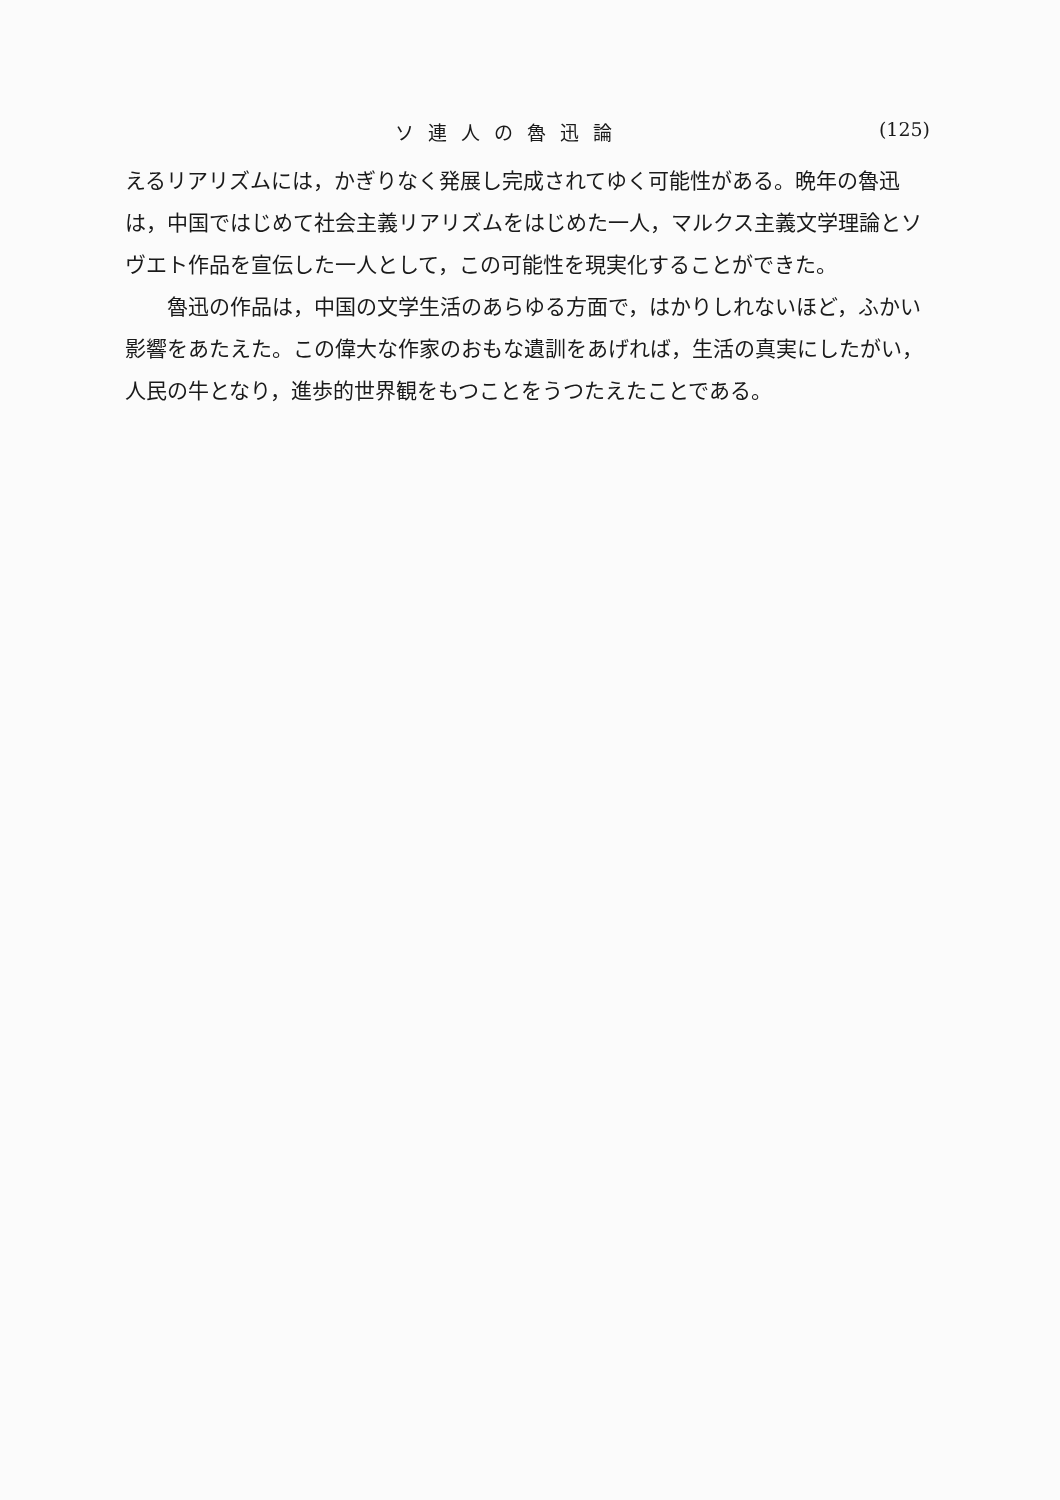ソ連人の魯迅論 (125)
えるリアリズムには，かぎりなく発展し完成されてゆく可能性がある。晩年の魯迅は，中国ではじめて社会主義リアリズムをはじめた一人，マルクス主義文学理論とソヴエト作品を宣伝した一人として，この可能性を現実化することができた。
魯迅の作品は，中国の文学生活のあらゆる方面で，はかりしれないほど，ふかい影響をあたえた。この偉大な作家のおもな遺訓をあげれば，生活の真実にしたがい，人民の牛となり，進歩的世界観をもつことをうつたえたことである。